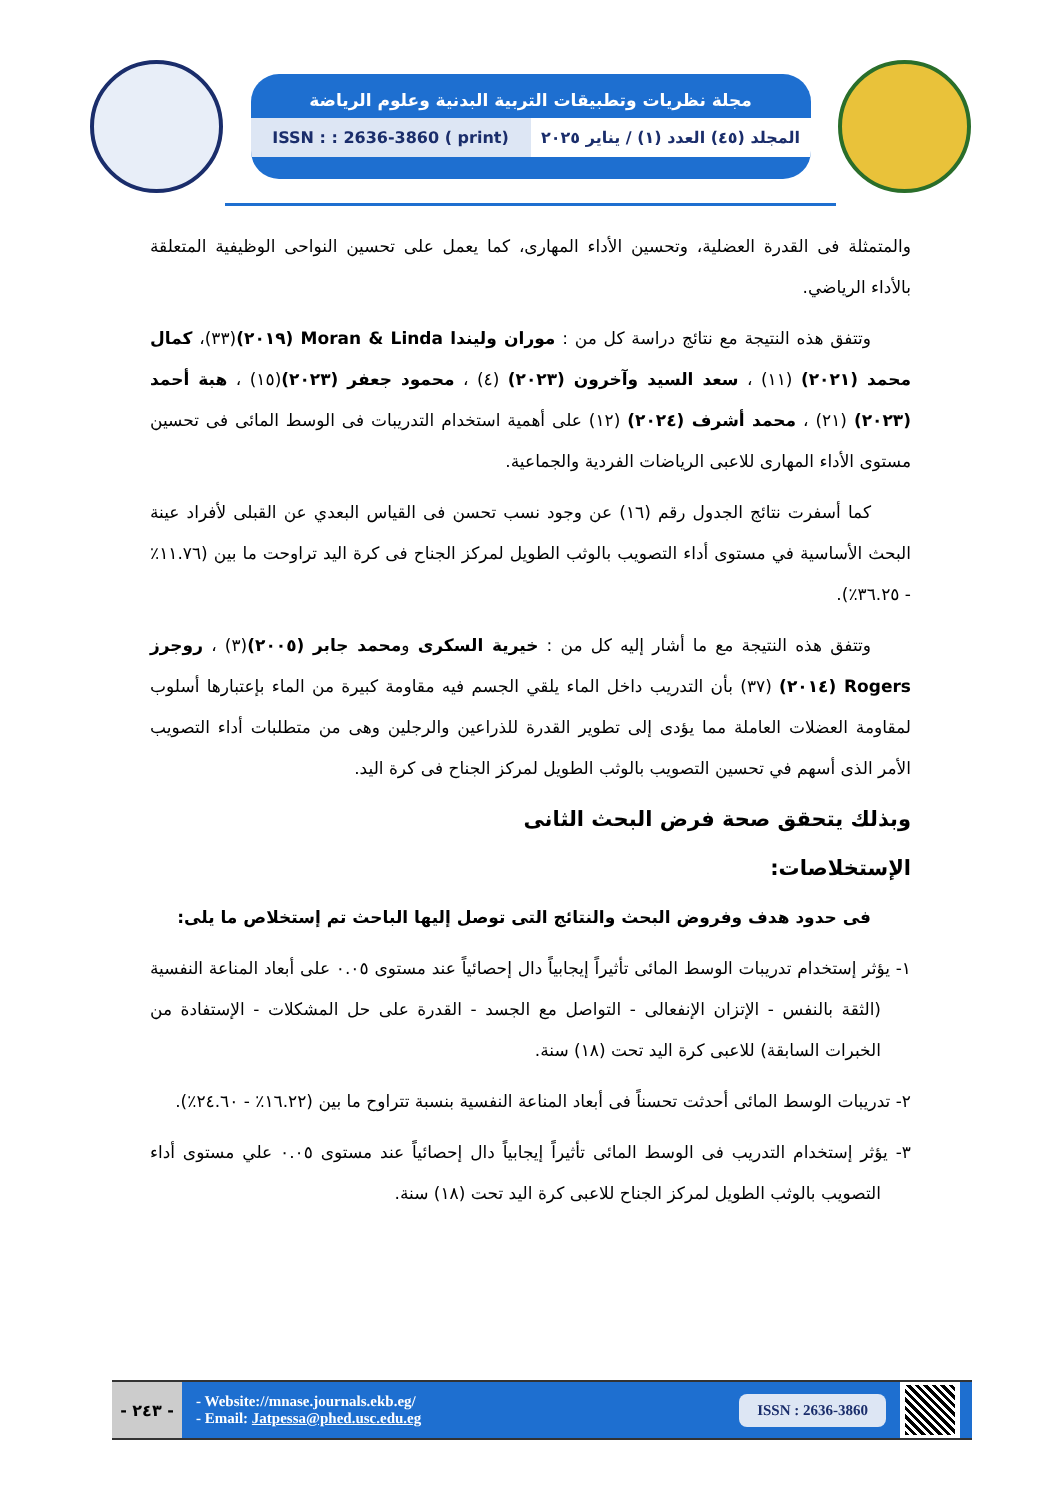مجلة نظريات وتطبيقات التربية البدنية وعلوم الرياضة
المجلد (٤٥) العدد (١) / يناير ٢٠٢٥
ISSN : : 2636-3860 ( print)
والمتمثلة فى القدرة العضلية، وتحسين الأداء المهارى، كما يعمل على تحسين النواحى الوظيفية المتعلقة بالأداء الرياضي.
وتتفق هذه النتيجة مع نتائج دراسة كل من : موران وليندا Moran & Linda (٢٠١٩)(٣٣)، كمال محمد (٢٠٢١) (١١) ، سعد السيد وآخرون (٢٠٢٣) (٤) ، محمود جعفر (٢٠٢٣)(١٥) ، هبة أحمد (٢٠٢٣) (٢١) ، محمد أشرف (٢٠٢٤) (١٢) على أهمية استخدام التدريبات فى الوسط المائى فى تحسين مستوى الأداء المهارى للاعبى الرياضات الفردية والجماعية.
كما أسفرت نتائج الجدول رقم (١٦) عن وجود نسب تحسن فى القياس البعدي عن القبلى لأفراد عينة البحث الأساسية في مستوى أداء التصويب بالوثب الطويل لمركز الجناح فى كرة اليد تراوحت ما بين (١١.٧٦٪ - ٣٦.٢٥٪).
وتتفق هذه النتيجة مع ما أشار إليه كل من : خيرية السكرى ومحمد جابر (٢٠٠٥)(٣) ، روجرز Rogers (٢٠١٤) (٣٧) بأن التدريب داخل الماء يلقي الجسم فيه مقاومة كبيرة من الماء بإعتبارها أسلوب لمقاومة العضلات العاملة مما يؤدى إلى تطوير القدرة للذراعين والرجلين وهى من متطلبات أداء التصويب الأمر الذى أسهم في تحسين التصويب بالوثب الطويل لمركز الجناح فى كرة اليد.
وبذلك يتحقق صحة فرض البحث الثانى
الإستخلاصات:
فى حدود هدف وفروض البحث والنتائج التى توصل إليها الباحث تم إستخلاص ما يلى:
١- يؤثر إستخدام تدريبات الوسط المائى تأثيراً إيجابياً دال إحصائياً عند مستوى ٠.٠٥ على أبعاد المناعة النفسية (الثقة بالنفس - الإتزان الإنفعالى - التواصل مع الجسد - القدرة على حل المشكلات - الإستفادة من الخبرات السابقة) للاعبى كرة اليد تحت (١٨) سنة.
٢- تدريبات الوسط المائى أحدثت تحسناً فى أبعاد المناعة النفسية بنسبة تتراوح ما بين (١٦.٢٢٪ - ٢٤.٦٠٪).
٣- يؤثر إستخدام التدريب فى الوسط المائى تأثيراً إيجابياً دال إحصائياً عند مستوى ٠.٠٥ علي مستوى أداء التصويب بالوثب الطويل لمركز الجناح للاعبى كرة اليد تحت (١٨) سنة.
- ٢٤٣ -
- Website://mnase.journals.ekb.eg/
- Email: Jatpessa@phed.usc.edu.eg
ISSN : 2636-3860